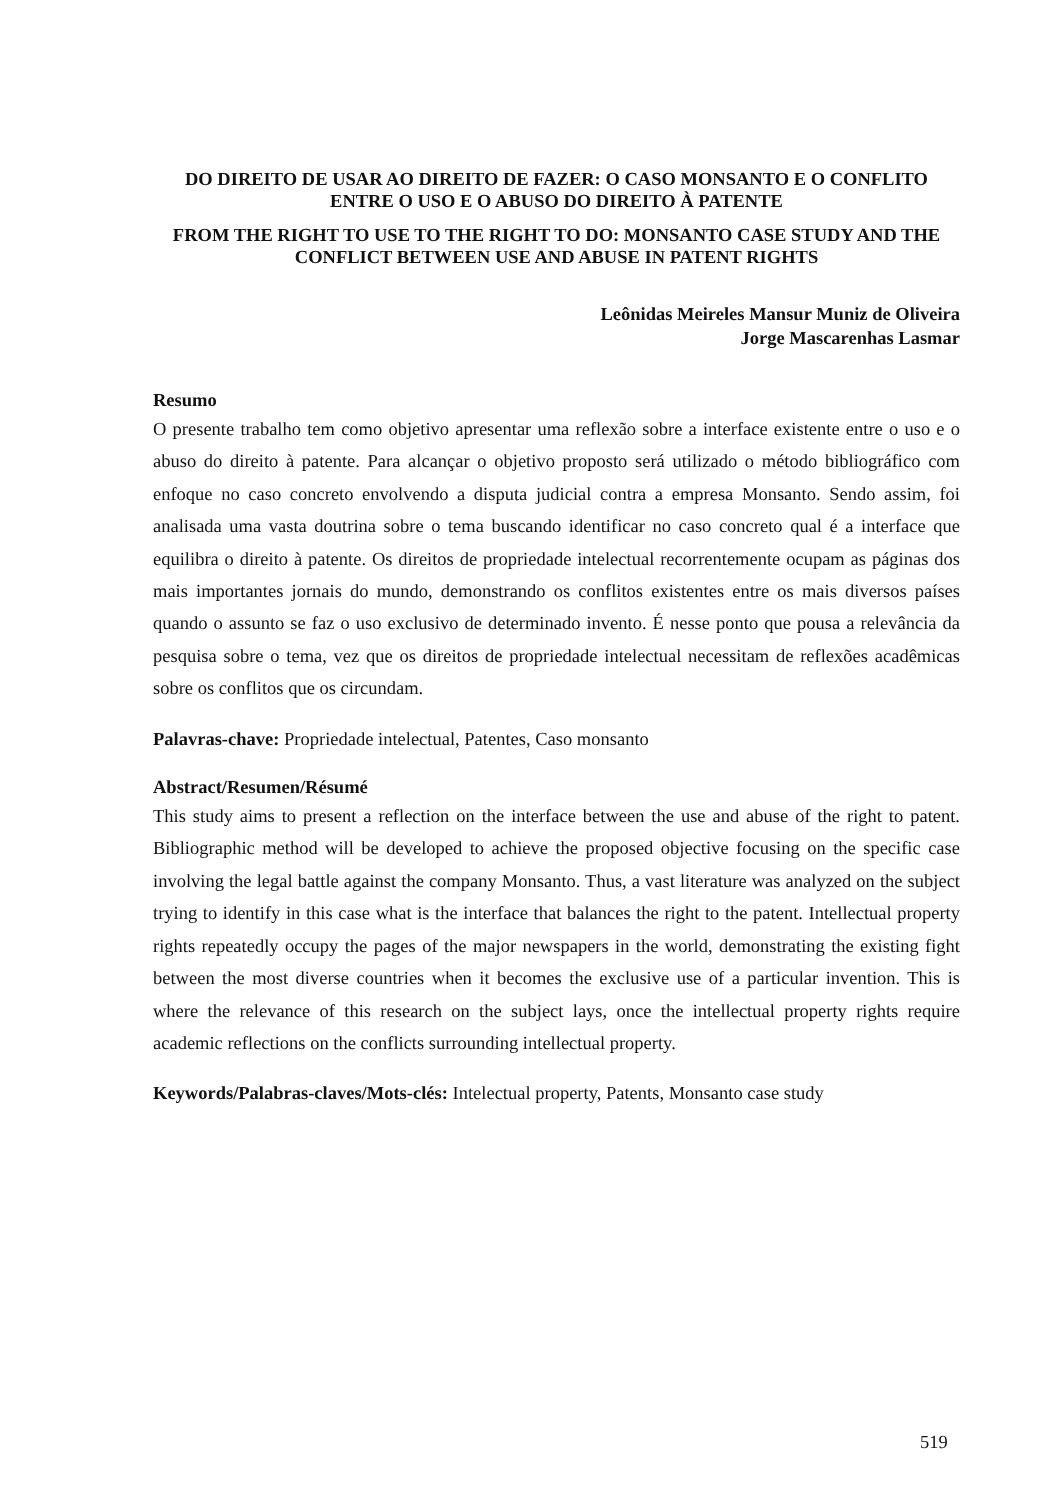DO DIREITO DE USAR AO DIREITO DE FAZER: O CASO MONSANTO E O CONFLITO ENTRE O USO E O ABUSO DO DIREITO À PATENTE
FROM THE RIGHT TO USE TO THE RIGHT TO DO: MONSANTO CASE STUDY AND THE CONFLICT BETWEEN USE AND ABUSE IN PATENT RIGHTS
Leônidas Meireles Mansur Muniz de Oliveira
Jorge Mascarenhas Lasmar
Resumo
O presente trabalho tem como objetivo apresentar uma reflexão sobre a interface existente entre o uso e o abuso do direito à patente. Para alcançar o objetivo proposto será utilizado o método bibliográfico com enfoque no caso concreto envolvendo a disputa judicial contra a empresa Monsanto. Sendo assim, foi analisada uma vasta doutrina sobre o tema buscando identificar no caso concreto qual é a interface que equilibra o direito à patente. Os direitos de propriedade intelectual recorrentemente ocupam as páginas dos mais importantes jornais do mundo, demonstrando os conflitos existentes entre os mais diversos países quando o assunto se faz o uso exclusivo de determinado invento. É nesse ponto que pousa a relevância da pesquisa sobre o tema, vez que os direitos de propriedade intelectual necessitam de reflexões acadêmicas sobre os conflitos que os circundam.
Palavras-chave: Propriedade intelectual, Patentes, Caso monsanto
Abstract/Resumen/Résumé
This study aims to present a reflection on the interface between the use and abuse of the right to patent. Bibliographic method will be developed to achieve the proposed objective focusing on the specific case involving the legal battle against the company Monsanto. Thus, a vast literature was analyzed on the subject trying to identify in this case what is the interface that balances the right to the patent. Intellectual property rights repeatedly occupy the pages of the major newspapers in the world, demonstrating the existing fight between the most diverse countries when it becomes the exclusive use of a particular invention. This is where the relevance of this research on the subject lays, once the intellectual property rights require academic reflections on the conflicts surrounding intellectual property.
Keywords/Palabras-claves/Mots-clés: Intelectual property, Patents, Monsanto case study
519